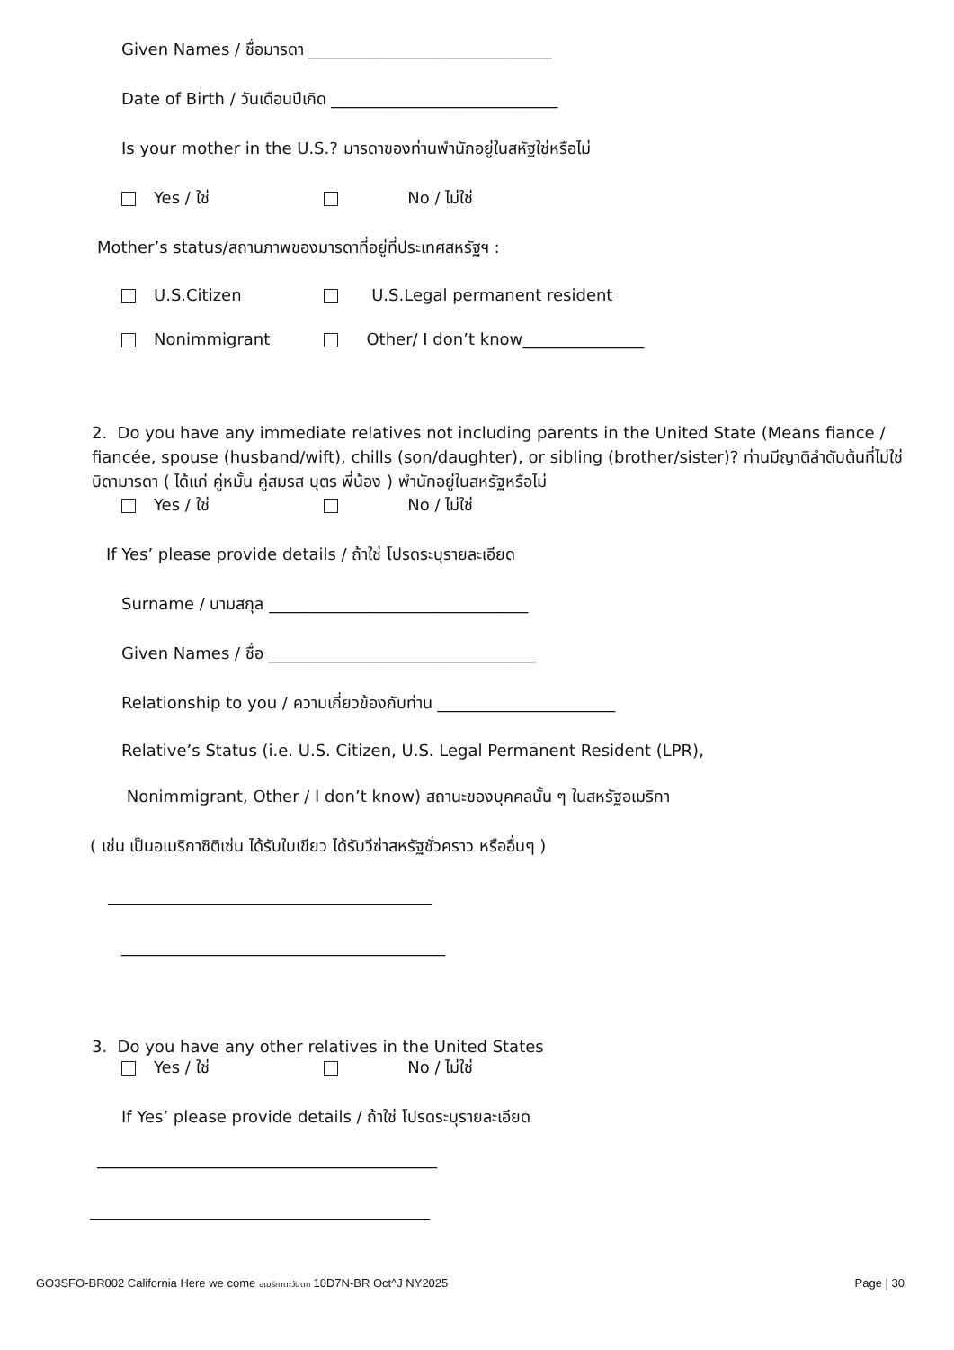Given Names / ชื่อมารดา ______________________________
Date of Birth / วันเดือนปีเกิด ____________________________
Is your mother in the U.S.? มารดาของท่านพำนักอยู่ในสหัฐใช่หรือไม่
Yes / ใช่ No / ไม่ใช่
Mother’s status/สถานภาพของมารดาที่อยู่ที่ประเทศสหรัฐฯ :
U.S.Citizen U.S.Legal permanent resident
Nonimmigrant Other/ I don’t know_______________
2. Do you have any immediate relatives not including parents in the United State (Means fiance / fiancée, spouse (husband/wift), chills (son/daughter), or sibling (brother/sister)? ท่านมีญาติลำดับต้นที่ไม่ใช่บิดามารดา ( ได้แก่ คู่หมั้น คู่สมรส บุตร พี่น้อง ) พำนักอยู่ในสหรัฐหรือไม่
Yes / ใช่ No / ไม่ใช่
If Yes’ please provide details / ถ้าใช่ โปรดระบุรายละเอียด
Surname / นามสกุล ________________________________
Given Names / ชื่อ _________________________________
Relationship to you / ความเกี่ยวข้องกับท่าน ______________________
Relative’s Status (i.e. U.S. Citizen, U.S. Legal Permanent Resident (LPR),
Nonimmigrant, Other / I don’t know) สถานะของบุคคลนั้น ๆ ในสหรัฐอเมริกา
( เช่น เป็นอเมริกาซิติเซ่น ได้รับใบเขียว ได้รับวีซ่าสหรัฐชั่วคราว หรืออื่นๆ )
________________________________________
________________________________________
3. Do you have any other relatives in the United States
Yes / ใช่ No / ไม่ใช่
If Yes’ please provide details / ถ้าใช่ โปรดระบุรายละเอียด
__________________________________________
__________________________________________
GO3SFO-BR002 California Here we come อเมริกาตะวันตก 10D7N-BR Oct^J NY2025 Page | 30